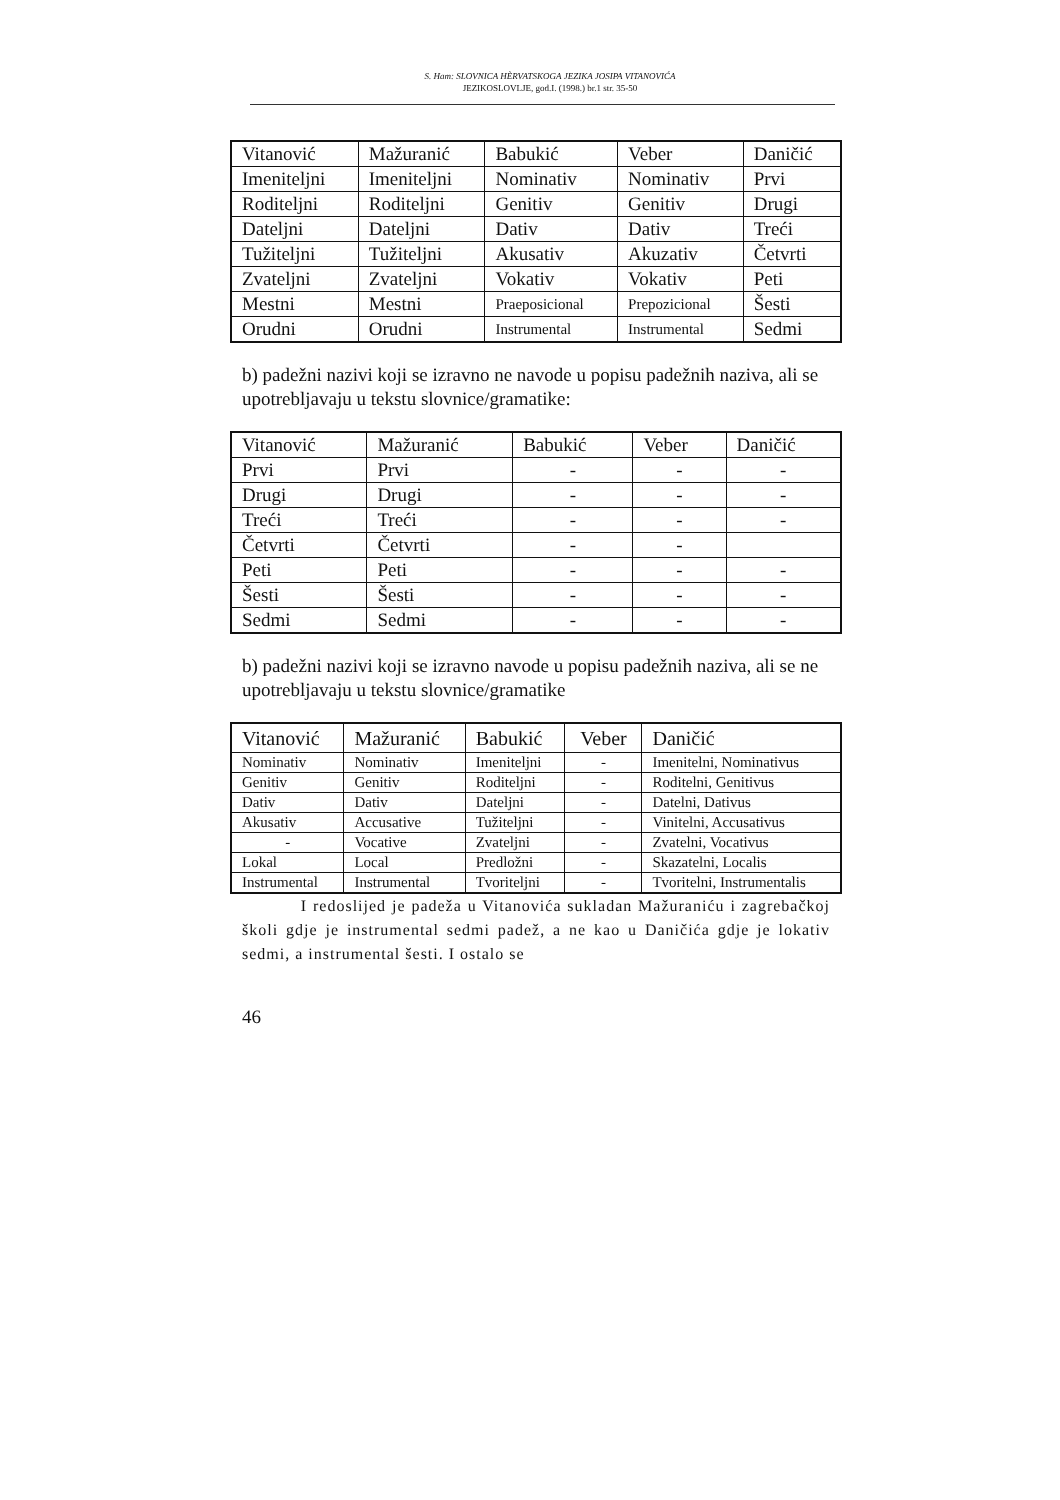S. Ham: SLOVNICA HÈRVATSKOGA JEZIKA JOSIPA VITANOVIĆA
JEZIKOSLOVLJE, god.I. (1998.) br.1 str. 35-50
| Vitanović | Mažuranić | Babukić | Veber | Daničić |
| Imeniteljni | Imeniteljni | Nominativ | Nominativ | Prvi |
| Roditeljni | Roditeljni | Genitiv | Genitiv | Drugi |
| Dateljni | Dateljni | Dativ | Dativ | Treći |
| Tužiteljni | Tužiteljni | Akusativ | Akuzativ | Četvrti |
| Zvateljni | Zvateljni | Vokativ | Vokativ | Peti |
| Mestni | Mestni | Praeposicional | Prepozicional | Šesti |
| Orudni | Orudni | Instrumental | Instrumental | Sedmi |
b) padežni nazivi koji se izravno ne navode u popisu padežnih naziva, ali se upotrebljavaju u tekstu slovnice/gramatike:
| Vitanović | Mažuranić | Babukić | Veber | Daničić |
| Prvi | Prvi | - | - | - |
| Drugi | Drugi | - | - | - |
| Treći | Treći | - | - | - |
| Četvrti | Četvrti | - | - | |
| Peti | Peti | - | - | - |
| Šesti | Šesti | - | - | - |
| Sedmi | Sedmi | - | - | - |
b) padežni nazivi koji se izravno navode u popisu padežnih naziva, ali se ne upotrebljavaju u tekstu slovnice/gramatike
| Vitanović | Mažuranić | Babukić | Veber | Daničić |
| Nominativ | Nominativ | Imeniteljni | - | Imenitelni, Nominativus |
| Genitiv | Genitiv | Roditeljni | - | Roditelni, Genitivus |
| Dativ | Dativ | Dateljni | - | Datelni, Dativus |
| Akusativ | Accusative | Tužiteljni | - | Vinitelni, Accusativus |
| - | Vocative | Zvateljni | - | Zvatelni, Vocativus |
| Lokal | Local | Predložni | - | Skazatelni, Localis |
| Instrumental | Instrumental | Tvoriteljni | - | Tvoritelni, Instrumentalis |
I redoslijed je padeža u Vitanovića sukladan Mažuraniću i zagrebačkoj školi gdje je instrumental sedmi padež, a ne kao u Daničića gdje je lokativ sedmi, a instrumental šesti. I ostalo se
46